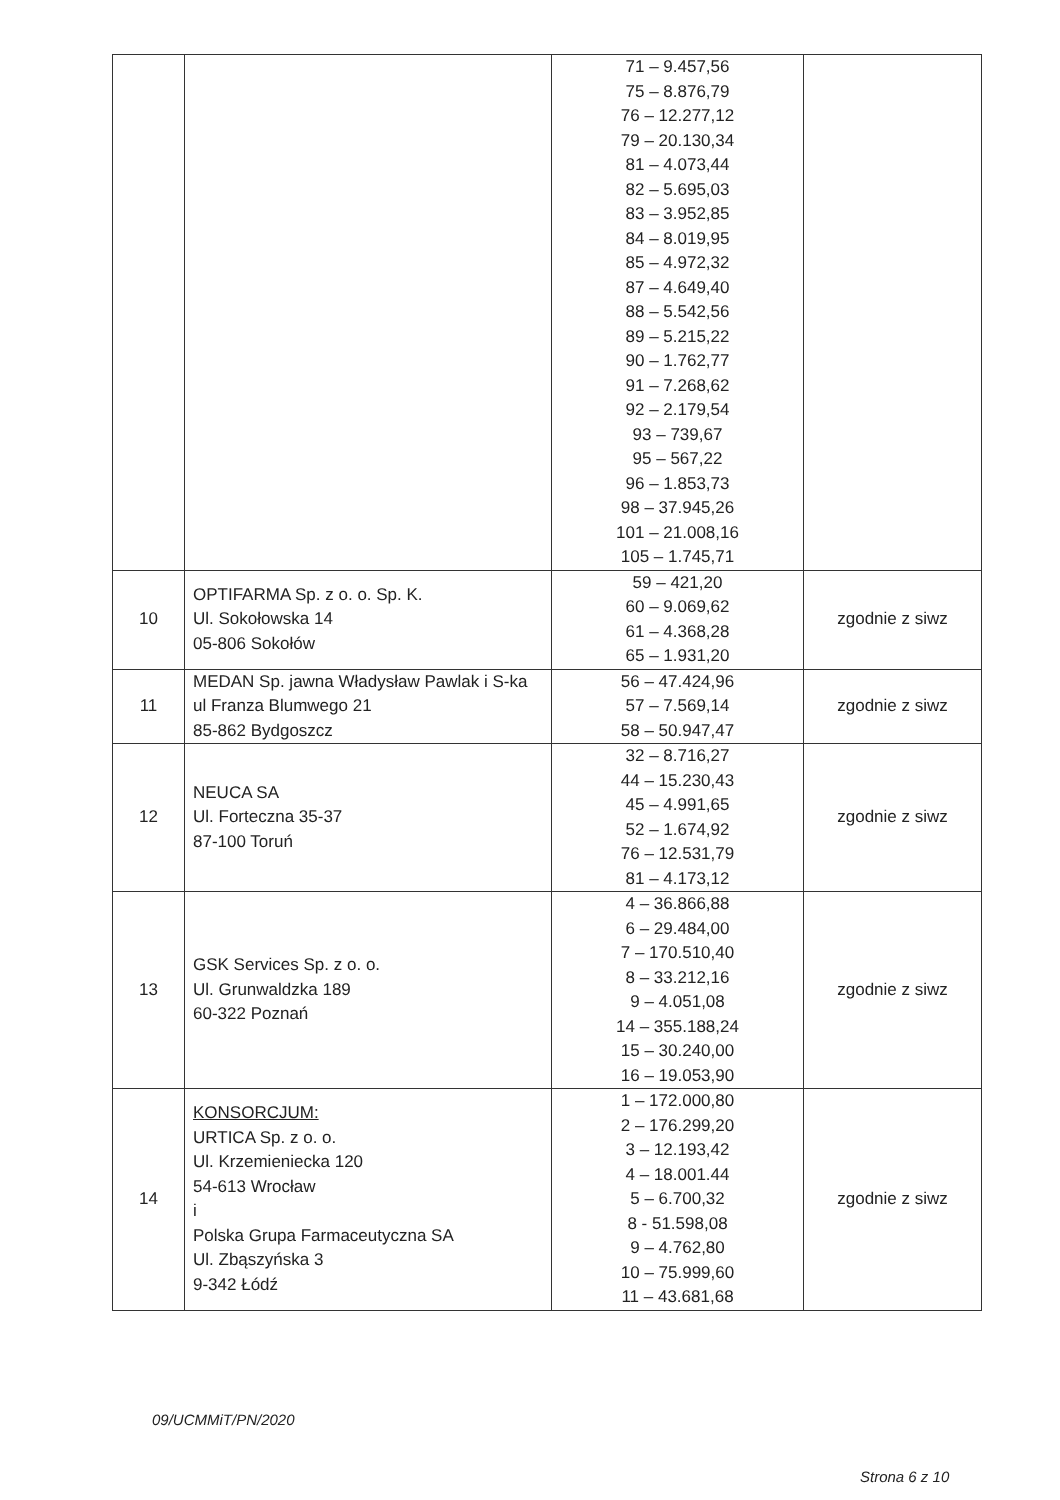| | | 71 – 9.457,56 75 – 8.876,79 76 – 12.277,12 79 – 20.130,34 81 – 4.073,44 82 – 5.695,03 83 – 3.952,85 84 – 8.019,95 85 – 4.972,32 87 – 4.649,40 88 – 5.542,56 89 – 5.215,22 90 – 1.762,77 91 – 7.268,62 92 – 2.179,54 93 – 739,67 95 – 567,22 96 – 1.853,73 98 – 37.945,26 101 – 21.008,16 105 – 1.745,71 | |
| 10 | OPTIFARMA Sp. z o. o. Sp. K. Ul. Sokołowska 14 05-806 Sokołów | 59 – 421,20 60 – 9.069,62 61 – 4.368,28 65 – 1.931,20 | zgodnie z siwz |
| 11 | MEDAN Sp. jawna Władysław Pawlak i S-ka ul Franza Blumwego 21 85-862 Bydgoszcz | 56 – 47.424,96 57 – 7.569,14 58 – 50.947,47 | zgodnie z siwz |
| 12 | NEUCA SA Ul. Forteczna 35-37 87-100 Toruń | 32 – 8.716,27 44 – 15.230,43 45 – 4.991,65 52 – 1.674,92 76 – 12.531,79 81 – 4.173,12 | zgodnie z siwz |
| 13 | GSK Services Sp. z o. o. Ul. Grunwaldzka 189 60-322 Poznań | 4 – 36.866,88 6 – 29.484,00 7 – 170.510,40 8 – 33.212,16 9 – 4.051,08 14 – 355.188,24 15 – 30.240,00 16 – 19.053,90 | zgodnie z siwz |
| 14 | KONSORCJUM: URTICA Sp. z o. o. Ul. Krzemieniecka 120 54-613 Wrocław i Polska Grupa Farmaceutyczna SA Ul. Zbąszyńska 3 9-342 Łódź | 1 – 172.000,80 2 – 176.299,20 3 – 12.193,42 4 – 18.001.44 5 – 6.700,32 8 - 51.598,08 9 – 4.762,80 10 – 75.999,60 11 – 43.681,68 | zgodnie z siwz |
09/UCMMiT/PN/2020
Strona 6 z 10